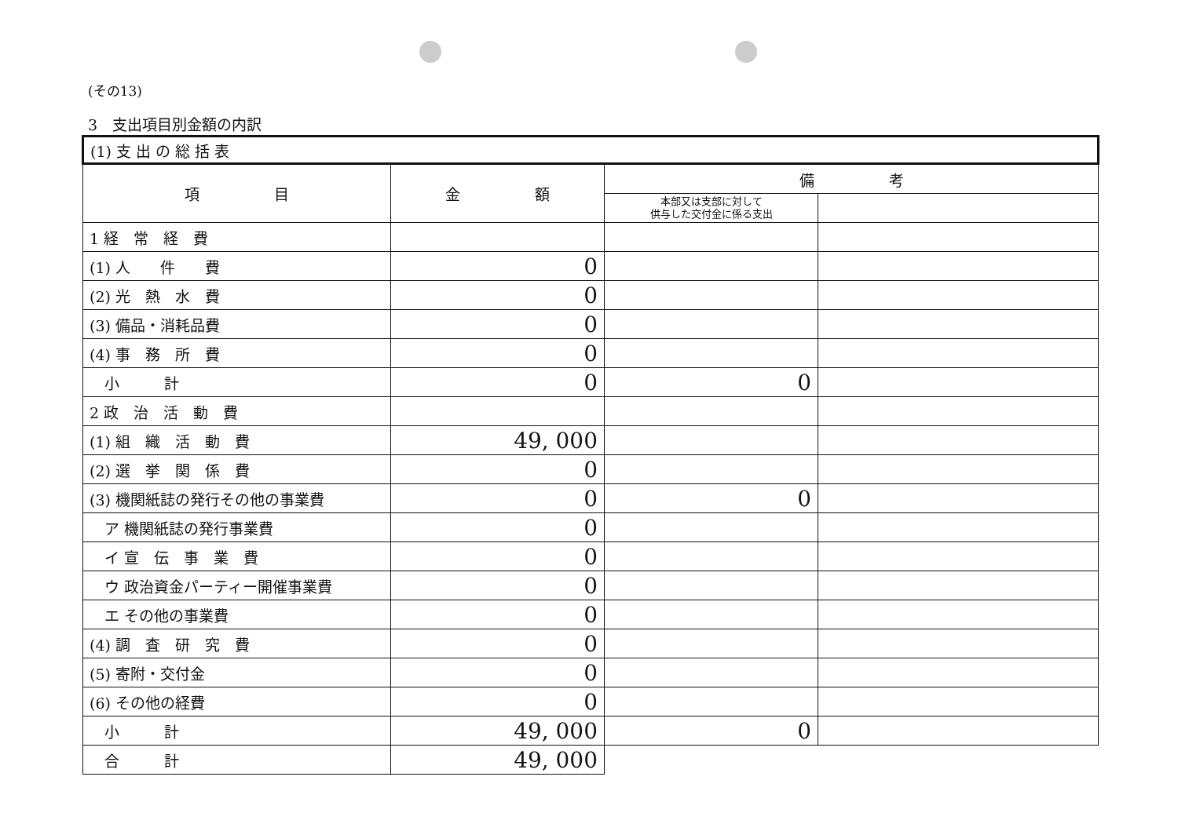(その13)
3　支出項目別金額の内訳
| (1) 支 出 の 総 括 表 | | | |
| 項 目 | 金 額 | 備 考 | |
| | | 本部又は支部に対して 供与した交付金に係る支出 | |
| 1 経 常 経 費 | | | |
| (1) 人 件 費 | 0 | | |
| (2) 光 熱 水 費 | 0 | | |
| (3) 備品・消耗品費 | 0 | | |
| (4) 事 務 所 費 | 0 | | |
| 小 計 | 0 | 0 | |
| 2 政 治 活 動 費 | | | |
| (1) 組 織 活 動 費 | 49, 000 | | |
| (2) 選 挙 関 係 費 | 0 | | |
| (3) 機関紙誌の発行その他の事業費 | 0 | 0 | |
| ア 機関紙誌の発行事業費 | 0 | | |
| イ 宣 伝 事 業 費 | 0 | | |
| ウ 政治資金パーティー開催事業費 | 0 | | |
| エ その他の事業費 | 0 | | |
| (4) 調 査 研 究 費 | 0 | | |
| (5) 寄附・交付金 | 0 | | |
| (6) その他の経費 | 0 | | |
| 小 計 | 49, 000 | 0 | |
| 合 計 | 49, 000 | | |